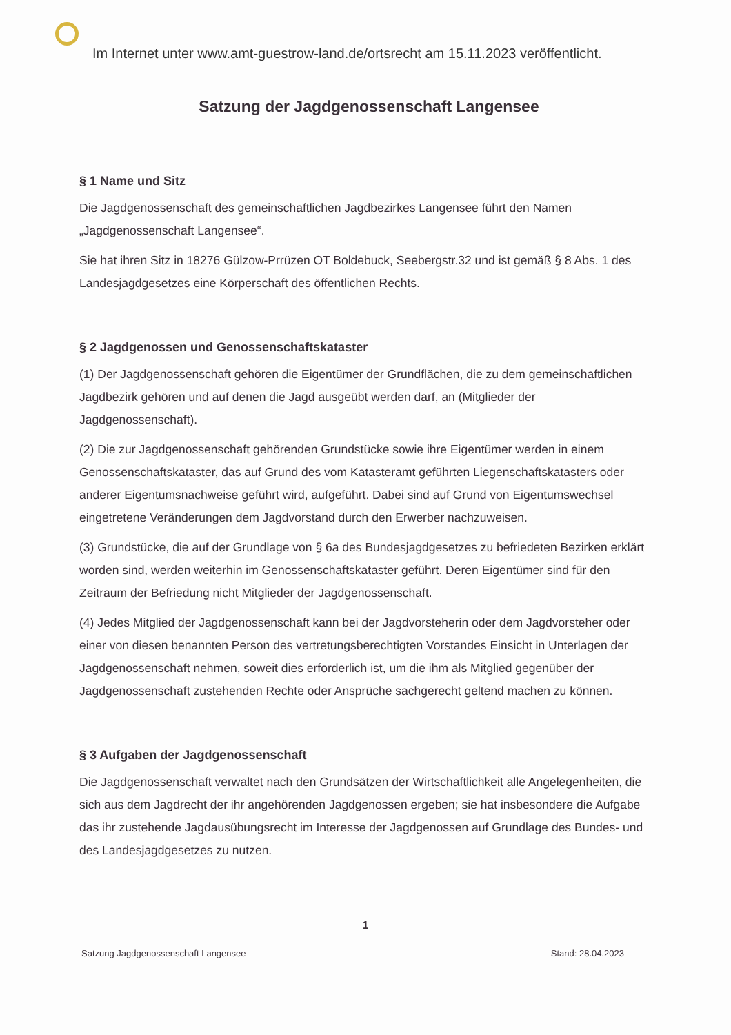Im Internet unter www.amt-guestrow-land.de/ortsrecht am 15.11.2023 veröffentlicht.
Satzung der Jagdgenossenschaft Langensee
§ 1 Name und Sitz
Die Jagdgenossenschaft des gemeinschaftlichen Jagdbezirkes Langensee führt den Namen „Jagdgenossenschaft Langensee“.
Sie hat ihren Sitz in 18276 Gülzow-Prrüzen OT Boldebuck, Seebergstr.32 und ist gemäß § 8 Abs. 1 des Landesjagdgesetzes eine Körperschaft des öffentlichen Rechts.
§ 2 Jagdgenossen und Genossenschaftskataster
(1) Der Jagdgenossenschaft gehören die Eigentümer der Grundflächen, die zu dem gemeinschaftlichen Jagdbezirk gehören und auf denen die Jagd ausgeübt werden darf, an (Mitglieder der Jagdgenossenschaft).
(2) Die zur Jagdgenossenschaft gehörenden Grundstücke sowie ihre Eigentümer werden in einem Genossenschaftskataster, das auf Grund des vom Katasteramt geführten Liegenschaftskatasters oder anderer Eigentumsnachweise geführt wird, aufgeführt. Dabei sind auf Grund von Eigentumswechsel eingetretene Veränderungen dem Jagdvorstand durch den Erwerber nachzuweisen.
(3) Grundstücke, die auf der Grundlage von § 6a des Bundesjagdgesetzes zu befriedeten Bezirken erklärt worden sind, werden weiterhin im Genossenschaftskataster geführt. Deren Eigentümer sind für den Zeitraum der Befriedung nicht Mitglieder der Jagdgenossenschaft.
(4) Jedes Mitglied der Jagdgenossenschaft kann bei der Jagdvorsteherin oder dem Jagdvorsteher oder einer von diesen benannten Person des vertretungsberechtigten Vorstandes Einsicht in Unterlagen der Jagdgenossenschaft nehmen, soweit dies erforderlich ist, um die ihm als Mitglied gegenüber der Jagdgenossenschaft zustehenden Rechte oder Ansprüche sachgerecht geltend machen zu können.
§ 3 Aufgaben der Jagdgenossenschaft
Die Jagdgenossenschaft verwaltet nach den Grundsätzen der Wirtschaftlichkeit alle Angelegenheiten, die sich aus dem Jagdrecht der ihr angehörenden Jagdgenossen ergeben; sie hat insbesondere die Aufgabe das ihr zustehende Jagdausübungsrecht im Interesse der Jagdgenossen auf Grundlage des Bundes- und des Landesjagdgesetzes zu nutzen.
1
Satzung Jagdgenossenschaft Langensee Stand: 28.04.2023